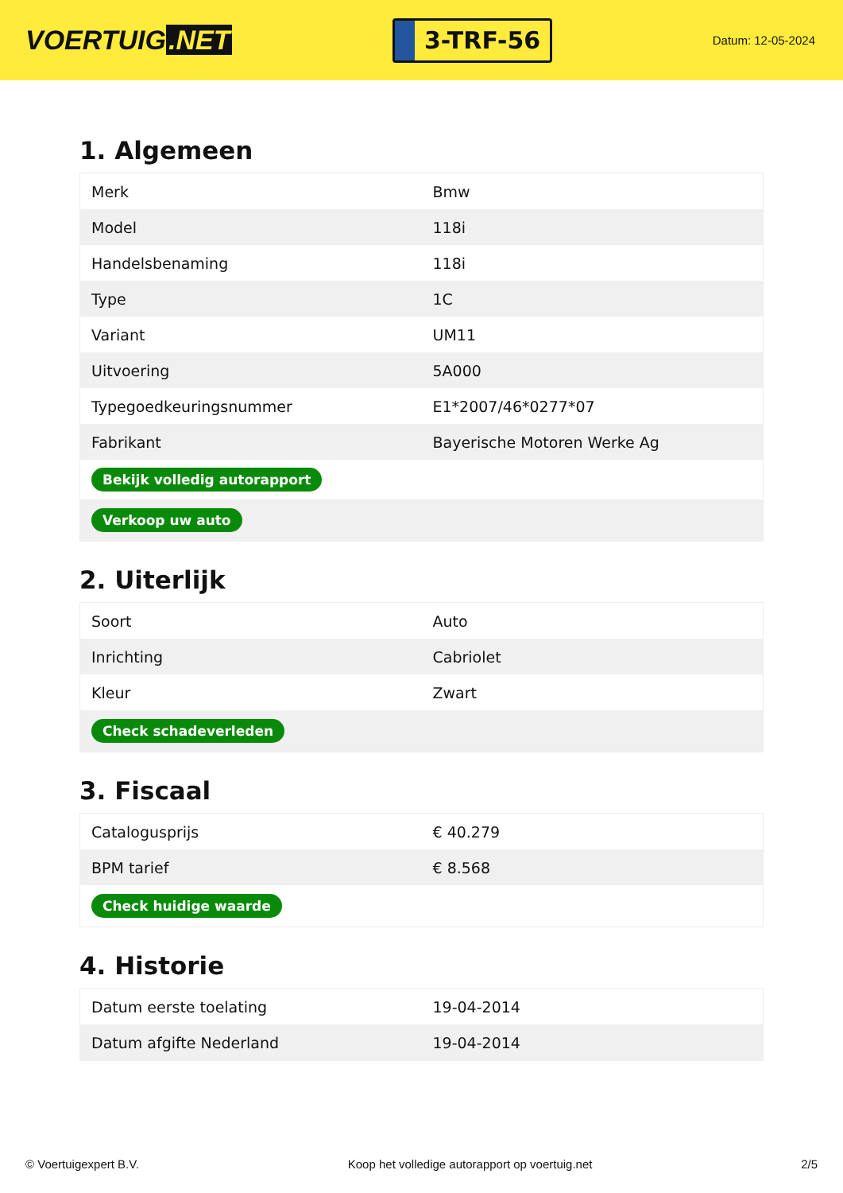VOERTUIG.NET
3-TRF-56
Datum: 12-05-2024
1. Algemeen
| Merk | Bmw |
| Model | 118i |
| Handelsbenaming | 118i |
| Type | 1C |
| Variant | UM11 |
| Uitvoering | 5A000 |
| Typegoedkeuringsnummer | E1*2007/46*0277*07 |
| Fabrikant | Bayerische Motoren Werke Ag |
| Bekijk volledig autorapport | |
| Verkoop uw auto | |
2. Uiterlijk
| Soort | Auto |
| Inrichting | Cabriolet |
| Kleur | Zwart |
| Check schadeverleden | |
3. Fiscaal
| Catalogusprijs | € 40.279 |
| BPM tarief | € 8.568 |
| Check huidige waarde | |
4. Historie
| Datum eerste toelating | 19-04-2014 |
| Datum afgifte Nederland | 19-04-2014 |
© Voertuigexpert B.V. Koop het volledige autorapport op voertuig.net 2/5